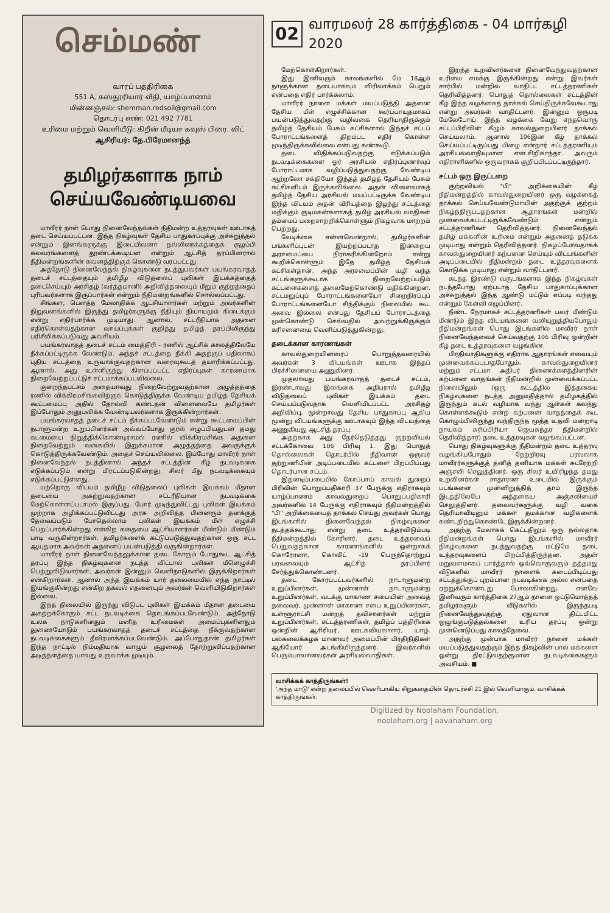செம்மண்
வாரப் பத்திரிகை
551 A, கஸ்தூரியார் வீதி, யாழ்ப்பாணம்
மின்னஞ்சல்: shemman.redsoil@gmail.com
தொடர்பு எண்: 021 492 7781
உரிமை மற்றும் வெளியீடு: கிறீன் மீடியா கவுஸ் பிரை. லிட்
ஆசிரியர்: தே.பிரேமானந்த்
தமிழர்களாக நாம் செய்யவேண்டியவை
மாவீரர் நாள் பொது நினைவேந்தல்கள் நீதிமன்ற உத்தரவுகள் ஊடாகத் தடை செய்யப்பட்டன. இந்த நிகழ்வுகள் தேசிய பாதுகாப்புக்கு அச்சுறுத்தல் என்றும் இனங்களுக்கு இடையிலனா நல்லிணக்கத்தைக் குழப்பி கலவரங்களைத் தூண்டக்கூடியன என்றும் ஆட்சித் தரப்பினரால் நீதிமன்றங்களின் கவனத்திற்குக் கொண்டு வரப்பட்டது.
அத்தோடு நினைவேந்தல் நிகழ்வுகளை நடத்துபவர்கள் பயங்கரவாதத் தடைச் சட்டத்தையும் தமிழீழ விடுதலைப் புலிகள் இயக்கத்தைத் தடைசெய்யும் அரசிதழ் (வர்த்தமானி) அறிவித்தலையும் மீறும் குற்றத்தைப் புரிபவர்களாக இருப்பார்கள் என்றும் நீதிமன்றங்களில் சொல்லப்பட்டது.
சிங்கள, பௌத்த மேலாதிக்க ஆட்சியாளர்கள் மற்றும் அவர்களின் நிறுவனங்களில் இருந்து தமிழர்களுக்கு நீதியும் நியாயமும் கிடைக்கும் என்று எதிர்பார்க்க முடியாது. ஆனால், சட்டரீதியாக அதனை எதிர்கொள்வதற்கான வாய்ப்புக்கள் குறித்து தமிழ்த் தரப்பிலிருந்து பரிசீலிக்கப்படுவது அவசியம்.
பயங்கரவாதத் தடைச் சட்டம் மைத்திரி - ரணில் ஆட்சிக் காலத்திலேயே நீக்கப்பட்டிருக்க வேண்டும். அந்தச் சட்டத்தை நீக்கி அதற்குப் பதிலாகப் புதிய சட்டத்தை உருவாக்குவதற்கான வரைவுகூடத் தயாரிக்கப்பட்டது. ஆனால், அது உள்ளிருந்து கிளப்பப்பட்ட எதிர்ப்புகள் காரணமாக நிறைவேற்றப்பட்டுச் சட்டமாக்கப்படவில்லை.
குறைந்தபட்சம் அதையாவது நிறைவேற்றுவதற்கான அழுத்தத்தை ரணில் விக்கிரமசிங்கவிற்குக் கொடுத்திருக்க வேண்டிய தமிழ்த் தேசியக் கூட்டமைப்பு அதில் தோல்வி கண்டதன் விளைவையே தமிழர்கள் இப்போதும் அனுபவிக்க வேண்டியவர்களாக இருக்கின்றார்கள்.
பயங்கரவாதத் தடைச் சட்டம் நீக்கப்படவேண்டும் என்று கூட்டமைப்பின் நடாளுமன்ற உறுப்பினர்கள் அவ்வப்போது குரல் எழுப்பியதுடன் தமது கடமையை நிறுத்திக்கொண்டிராமல் ரணில் விக்கிரமசிங்க அதனை நிறைவேற்றும் வகையில் இறுக்கமான அழுத்தத்தை அவருக்குக் கொடுத்திருக்கவேண்டும். அதைச் செய்யவில்லை. இப்போது மாவீரர் நாள் நினைவேந்தல் நடத்தினால் அந்தச் சட்டத்தின் கீழ் நடவடிக்கை எடுக்கப்படும் என்று மிரட்டப்படுகின்றது. சிலர் மீது நடவடிக்கையும் எடுக்கப்பட்டுள்ளது.
மற்றொரு விடயம் தமிழீழ விடுதலைப் புலிகள் இயக்கம் மீதான தடையை அகற்றுவதற்கான சட்டரீதியான நடவடிக்கை மேற்கொள்ளப்படாமல் இருப்பது. போர் முடிந்துவிட்டது புலிகள் இயக்கம் முற்றாக அழிக்கப்பட்டுவிட்டது அரசு அறிவித்த பின்னரும் தனக்குத் தேவைப்படும் போதெல்லாம் புலிகள் இயக்கம் மீள் எழுச்சி பெறப்பார்க்கின்றது என்கிற கதையை ஆட்சியாளர்கள் மீண்டும் மீண்டும் பாடி வருகின்றார்கள். தமிழர்களைக் கட்டுப்படுத்துவதற்கான ஒரு சட்ட ஆயுதமாக அவர்கள் அதனைப் பயன்படுத்தி வருகின்றார்கள்.
மாவீரர் நாள் நினைவேந்தலுக்கான தடை கோரும் போதுகூட ஆட்சித் தரப்பு இந்த நிகழ்வுகளை நடத்த விட்டால் புலிகள் மீளெழுச்சி பெற்றுவிடுவார்கள், அவர்கள் இன்னும் வெளிநாடுகளில் இருக்கிறார்கள் என்கிறார்கள். ஆனால் அந்த இயக்கம் யார் தலைமையில் எந்த நாட்டில் இயங்குகின்றது என்கிற தகவல் எதனையும் அவர்கள் வெளியிடுகிறார்கள் இல்லை.
இந்த நிலையில் இருந்து விடுபட புலிகள் இயக்கம் மீதான தடையை அகற்றக்கோரும் சட்ட நடவடிக்கை தொடங்கப்படவேண்டும். அத்தோடு உலக நாடுகளினதும் மனித உரிமைகள் அமைப்புகளினதும் துணையோடும் பயங்கரவாதத் தடைச் சட்டத்தை நீக்குவதற்கான நடவடிக்கைகளும் தீவிரமாக்கப்படவேண்டும். அப்போதுதான் தமிழர்கள் இந்த நாட்டில் நிம்மதியாக வாழும் சூழலைத் தோற்றுவிப்பதற்கான அடித்தளத்தை யாவது உருவாக்க முடியும்.
02 வாரமலர் 28 கார்த்திகை - 04 மார்கழி 2020
மேற்கொள்கிறார்கள்.
இது இனிவரும் காலங்களில் மே 18ஆம் நாளுக்கான தடையாகவும் விரிவாக்கம் பெறும் என்பதை எதிர் பார்க்கலாம்.
மாவீரர் நாளை மக்கள் மயப்படுத்தி அதனை தேசிய மீள் எழுச்சிக்கான கூர்ப்பாயுதமாகப் பயன்படுத்துவதற்கு வழிவகை தெரியாதிருக்கும் தமிழ்த் தேசியம் பேசும் கட்சிகளால் இந்தச் சட்டப் போராட்டங்களைத் திறம்பட எதிர் கொள்ள முடிந்திருக்கவில்லை என்பது கண்கூடு.
தடை விதிக்கப்படுவதற்கு எடுக்கப்படும் நடவடிக்கைகளை ஓர் அரசியல் எதிர்ப்புணர்வுப் போராட்டமாக வழிப்படுத்துவதற்கு வேண்டிய ஆற்றலோ சக்தியோ இந்தத் தமிழ்த் தேசியம் பேசும் கட்சிகளிடம் இருக்கவில்லை. அதன் விளைவாகத் தமிழ்த் தேசிய அரசியல் மயப்பட்டிருக்க வேண்டிய இந்த விடயம் அதன் வீரியத்தை இழந்து சட்டத்தை மதிக்கும் குடிமகன்களாகத் தமிழ் அரசியல் வாதிகள் தம்மைப் பறைசாற்றிக்கொள்ளும் நிகழ்வாக மாற்றம் பெற்றது.
வேடிக்கை என்னவென்றால், தமிழர்களின் பங்களிப்புடன் இயற்றப்படாத இன்றைய அரசமைப்பை நிராகரிக்கின்றோம் என்று கூறிக்கொள்ளும் இதே தமிழ்த் தேசியக் கட்சிகள்தான், அந்த அரசமைப்பின் வழி வந்த சட்டங்களுக்கூடாக நிறைவேற்றப்படும் கட்டளைகளைத் தலைமேற்கொண்டு மதிக்கின்றன. சட்டமறுப்புப் போராட்டங்களையோ சிறைநிரப்புப் போராட்டங்களையோ சிந்திக்கும் நிலையில் கூட அவை இல்லை என்பது தேசியப் போராட்டத்தை முன்கொண்டு செல்வதில் அவற்றுக்கிருக்கும் கரிசனையை வெளிப்படுத்துகின்றது.
தடைக்கான காரணங்கள்
காவல்துறையினரைப் பொறுத்தவரையில் அவர்கள் 3 விடயங்கள் ஊடாக இந்தப் பிரச்சினையை அணுகினர்.
முதலாவது பயங்கரவாதத் தடைச் சட்டம், இரண்டாவது இலங்கை அதிபரால் தமிழீழ விடுதலைப் புலிகள் இயக்கம் தடை செய்யப்படுவதாக வெளியிடப்பட்ட அரசிதழ் அறிவிப்பு, மூன்றாவது தேசிய பாதுகாப்பு ஆகிய மூன்று விடயங்களுக்கு ஊடாகவும் இந்த விடயத்தை அணுகியது ஆட்சித் தரப்பு.
அதற்காக அது தேர்தெடுத்தது குற்றவியல் சட்டக்கோவை 106 பிரிவு 1. இது பொதுத் தொல்லைகள் தொடர்பில் நீதிவான் ஒருவர் தற்றுணிபின் அடிப்படையில் கட்டளை பிறப்பிப்பது தொடர்பான சட்டம்.
இதனடிப்படையில் கோப்பாய் காவல் துறைப் பிரிவின் பொறுப்பதிகாரி 37 பேருக்கு எதிராகவும் யாழ்ப்பாணம் காவல்துறைப் பொறுப்பதிகாரி அவர்களில் 14 பேருக்கு எதிராகவும் நீதிமன்றத்தில் "பி" அறிக்கையைத் தாக்கல் செய்து அவர்கள் பொது இடங்களில் நினைவேந்தல் நிகழ்வுகளை நடத்தக்கூடாது என்று தடை உத்தரவிடும்படி நீதிமன்றத்தில் கோரினர். தடை உத்தரவைப் பெறுவதற்கான காரணங்களில் ஒன்றாகக் கொரோனா, கொவிட் -19 பெருந்தொற்றுப் பரவலையும் ஆட்சித் தரப்பினர் சேர்த்துக்கொண்டனர்.
தடை கோரப்பட்டவர்களில் நாடாளுமன்ற உறுப்பினர்கள், முன்னாள் நாடாளுமன்ற உறுப்பினர்கள், வடக்கு மாகாண சபையின் அவைத் தலைவர், முன்னாள் மாகாண சபை உறுப்பினர்கள், உள்ளூராட்சி மன்றத் தவிசாளர்கள் மற்றும் உறுப்பினர்கள், சட்டத்தரணிகள், தமிழ்ப் பத்திரிகை ஒன்றின் ஆசிரியர், ஊடகவியலாளர், யாழ். பல்கலைக்கழக மாணவர் அமைப்பின் பிரதிநிதிகள் ஆகியோர் அடங்கியிருந்தனர். இவர்களில் பெரும்பாலானவர்கள் அரசியல்வாதிகள்.
இறந்த உறவினர்களை நினைவேந்துவதற்கான உரிமை எமக்கு இருக்கின்றது என்று இவர்கள் சார்பில் மன்றில் வாதிட்ட சட்டத்தரணிகள் தெரிவித்தனர். பொதுத் தொல்லைகள் சட்டத்தின் கீழ் இந்த வழக்கைத் தாக்கல் செய்திருக்கவேகூடாது என்று அவர்கள் வாதிட்டனர். இன்னும் ஒருபடி மேலேபோய், இந்த வழக்கை வேறு எந்தவொரு சட்டப்பிரிவின் கீழும் காவல்துறையினர் தாக்கல் செய்யலாம், ஆனால் 106இன் கீழ் தாக்கல் செய்யப்பட்டிருப்பது பிழை என்றார் சட்டத்தரணியும் அரசியல்வாதியுமான என்.சிறிகாந்தா. அவரும் எதிராளிகளில் ஒருவராகக் குறிப்பிடப்பட்டிருந்தார்.
சட்டம் ஒரு இருட்டறை
குற்றவியல் "பி" அறிக்கையின் கீழ் நீதிமன்றத்தில் காவல்துறையினர் ஒரு வழக்கைத் தாக்கல் செய்யவேண்டுமாயின் அதற்குக் குற்றம் நிகழ்ந்திருப்பதற்கான ஆதாரங்கள் மன்றில் முன்வைக்கப்பட்டிருக்கவேண்டும் என்றும் சட்டத்தரணிகள் தெரிவித்தனர். நினைவேந்தல் தமிழ் மக்களின் உரிமை என்றும் அதனைத் தடுக்க முடியாது என்றும் தெரிவித்தனர். நிகழப்போவதாகக் காவல்துறையினர் கற்பனை செய்யும் விடயங்களின் அடிப்படையில் நீதிமன்றம் தடை உத்தரவுகளைக் கொடுக்க முடியாது என்றும் வாதிட்டனர்.
கடந்த இரண்டு வருடங்களாக இந்த நிகழ்வுகள் நடந்தபோது ஏற்படாத தேசிய பாதுகாப்புக்கான அச்சுறுத்தல் இந்த ஆண்டு மட்டும் எப்படி வந்தது என்றும் கேள்வி எழுப்பினர்.
நீண்ட நேரமாகச் சட்டத்தரணிகள் பலர் மீண்டும் மீண்டும் இந்த விடயங்களை வலியுறுத்தியபோதும் நீதிமன்றங்கள் பொது இடங்களில் மாவீரர் நாள் நினைவேந்தலைச் செய்வதற்கு 106 பிரிவு ஒன்றின் கீழ் தடை உத்தரவுகளை வழங்கின.
பிரதிவாதிகளுக்கு எதிராக ஆதாரங்கள் எவையும் முன்வைக்கப்படாதபோதும், காவல்துறையினர் மற்றும் சட்டமா அதிபர் திணைக்களத்தினரின் கற்பனை வாதங்கள் நீதிமன்றில் முன்வைக்கப்பட்ட நிலையிலும் (ஒரு கட்டத்தில் இத்தகைய நிகழ்வுகளை நடத்த அனுமதித்தால் தமிழகத்தில் இருந்தும் கடல் வழியாக வந்து ஆள்கள் கலந்து கொள்ளக்கூடும் என்ற கற்பனை வாதத்தைக் கூட கொழும்பிலிருந்து வந்திருந்த மூத்த உதவி மன்றாடி நாயகம் சுரிப்பிரியா ஜெயசுந்தர நீதிமன்றில் தெரிவித்தார்) தடை உத்தரவுகள் வழங்கப்பட்டன.
பொது நிகழ்வுகளுக்கு நீதிமன்றம் தடை உத்தரவு வழங்கியபோதும் நேற்றிரவு பரவலாக மாவீரர்களுக்குத் தனித் தனியாக மக்கள் சுடரேற்றி அஞ்சலி செலுத்தினர். ஒரு சிலர் உயிரிழந்த தமது உறவினர்கள் சாதாரண உடையில் இருக்கும் படங்களை முன்னிறுத்தித் தாம் இருந்த இடத்திலேயே அத்தகைய அஞ்சலியைச் செலுத்தினர். தலைவர்களுக்கு வழி வகை தெரியாவிடினும் மக்கள் தமக்கான வழிகளைக் கண்டறிந்துகொண்டே இருக்கின்றனர்.
அதற்கு மேலாகக் கெட்டதிலும் ஒரு நல்லதாக நீதிமன்றங்கள் பொது இடங்களில் மாவீரர் நிகழ்வுகளை நடத்துவதற்கு மட்டுமே தடை உத்தரவுகளைப் பிறப்பித்திருந்தன. அதன் மறுவளமாகப் பார்த்தால் ஒவ்வொருவரும் தத்தமது வீடுகளில் மாவீரர் நாளைக் கடைப்பிடிப்பது சட்டத்துக்குப் புறம்பான நடவடிக்கை அல்ல என்பதை ஏற்றுக்கொண்டது போலாகின்றது. எனவே இனிவரும் கார்த்திகை 27ஆம் நாளை ஒட்டுமொத்தத் தமிழர்களும் வீடுகளில் இருந்தபடி நினைவேந்துவதற்கு ஏதுவான திட்டமிட்ட ஒழுங்குபடுத்தல்களை உரிய தரப்பு ஒன்று முன்னெடுப்பது காலத்தேவை.
அதற்கு முன்பாக மாவீரர் நாளை மக்கள் மயப்படுத்துவதற்கும் இந்த நிகழ்வின் பால் மக்களை ஒன்று திரட்டுவதற்குமான நடவடிக்கைகளும் அவசியம். ■
வாசிக்கக் காத்திருங்கள்!
'அந்த மாடு' என்ற தலைப்பில் வெளியாகிய சிறுகதையின் தொடர்ச்சி 21 இல் வெளியாகும். வாசிக்கக் காத்திருங்கள்.
Digitized by Noolaham Foundation.
noolaham.org | aavanaham.org